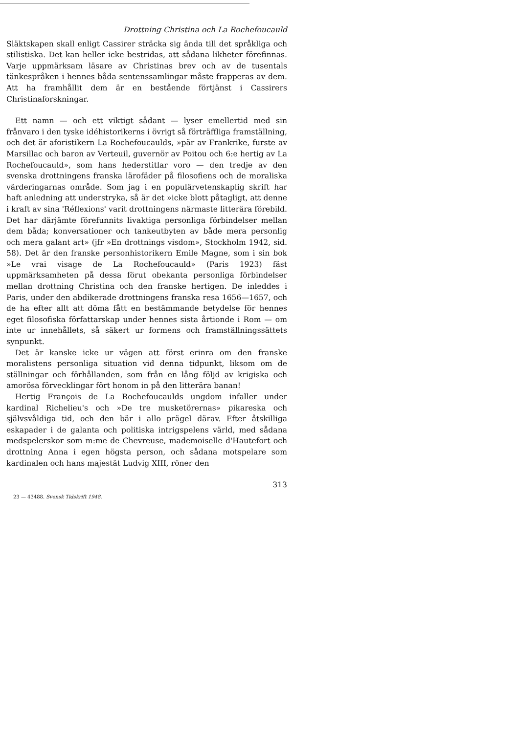Drottning Christina och La Rochefoucauld
Släktskapen skall enligt Cassirer sträcka sig ända till det språkliga och stilistiska. Det kan heller icke bestridas, att sådana likheter förefinnas. Varje uppmärksam läsare av Christinas brev och av de tusentals tänkespråken i hennes båda sentenssamlingar måste frapperas av dem. Att ha framhållit dem är en bestående förtjänst i Cassirers Christinaforskningar.
Ett namn — och ett viktigt sådant — lyser emellertid med sin frånvaro i den tyske idéhistorikerns i övrigt så förträffliga framställning, och det är aforistikern La Rochefoucaulds, »pär av Frankrike, furste av Marsillac och baron av Verteuil, guvernör av Poitou och 6:e hertig av La Rochefoucauld», som hans hederstitlar voro — den tredje av den svenska drottningens franska lärofäder på filosofiens och de moraliska värderingarnas område. Som jag i en populärvetenskaplig skrift har haft anledning att understryka, så är det »icke blott påtagligt, att denne i kraft av sina 'Réflexions' varit drottningens närmaste litterära förebild. Det har därjämte förefunnits livaktiga personliga förbindelser mellan dem båda; konversationer och tankeutbyten av både mera personlig och mera galant art» (jfr »En drottnings visdom», Stockholm 1942, sid. 58). Det är den franske personhistorikern Emile Magne, som i sin bok »Le vrai visage de La Rochefoucauld» (Paris 1923) fäst uppmärksamheten på dessa förut obekanta personliga förbindelser mellan drottning Christina och den franske hertigen. De inleddes i Paris, under den abdikerade drottningens franska resa 1656—1657, och de ha efter allt att döma fått en bestämmande betydelse för hennes eget filosofiska författarskap under hennes sista årtionde i Rom — om inte ur innehållets, så säkert ur formens och framställningssättets synpunkt.
Det är kanske icke ur vägen att först erinra om den franske moralistens personliga situation vid denna tidpunkt, liksom om de ställningar och förhållanden, som från en lång följd av krigiska och amorösa förvecklingar fört honom in på den litterära banan!
Hertig François de La Rochefoucaulds ungdom infaller under kardinal Richelieu's och »De tre musketörernas» pikareska och självsvåldiga tid, och den bär i allo prägel därav. Efter åtskilliga eskapader i de galanta och politiska intrigspelens värld, med sådana medspelerskor som m:me de Chevreuse, mademoiselle d'Hautefort och drottning Anna i egen högsta person, och sådana motspelare som kardinalen och hans majestät Ludvig XIII, röner den
313
23 — 43488. Svensk Tidskrift 1948.